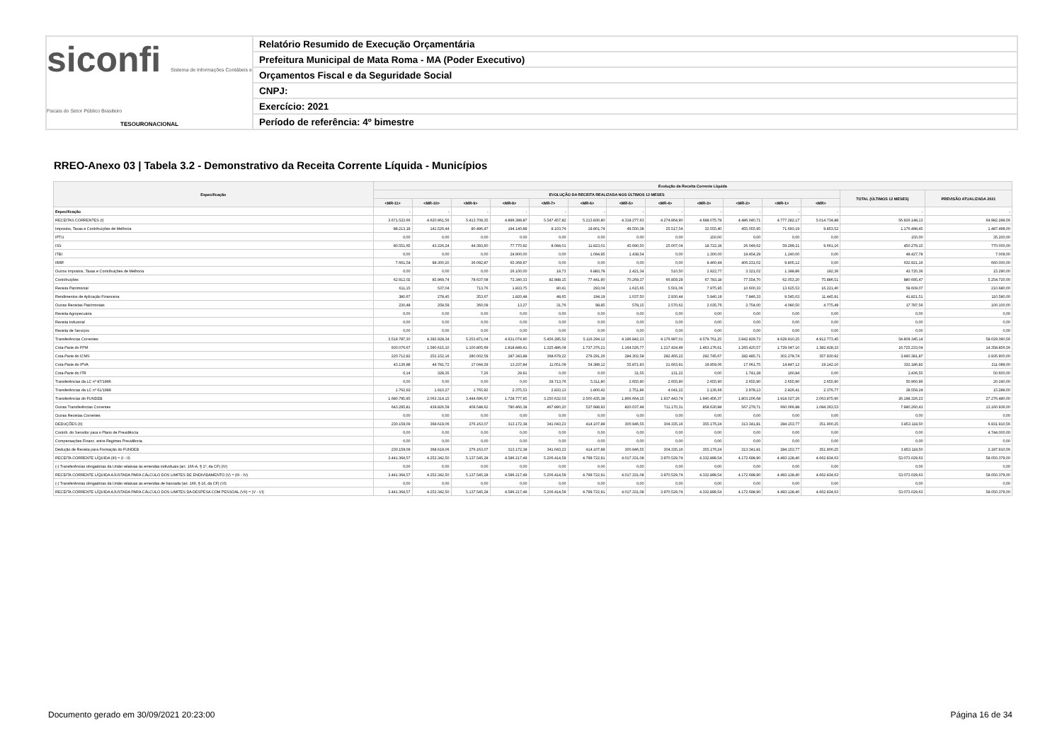siconfi Sistema de Informações Contábeis e Fiscais do Setor Público Brasileiro
TESOURONACIONAL
Relatório Resumido de Execução Orçamentária
Prefeitura Municipal de Mata Roma - MA (Poder Executivo)
Orçamentos Fiscal e da Seguridade Social
CNPJ:
Exercício: 2021
Período de referência: 4º bimestre
RREO-Anexo 03 | Tabela 3.2 - Demonstrativo da Receita Corrente Líquida - Municípios
| Especificação | Evolução da Receita Corrente Líquida | | | | | | | | | | | | | |
| --- | --- | --- | --- | --- | --- | --- | --- | --- | --- | --- | --- | --- | --- | --- |
| | EVOLUÇÃO DA RECEITA REALIZADA NOS ÚLTIMOS 12 MESES | | | | | | | | | | | | TOTAL (ÚLTIMOS 12 MESES) | PREVISÃO ATUALIZADA 2021 |
| | <MR-11> | <MR-10> | <MR-9> | <MR-8> | <MR-7> | <MR-6> | <MR-5> | <MR-4> | <MR-3> | <MR-2> | <MR-1> | <MR> | | |
| Especificação | - | - | - | - | - | - | - | - | - | - | - | - | - | - |
| RECEITAS CORRENTES (I) | 3.671.523,66 | 4.620.961,56 | 5.413.708,35 | 4.899.389,87 | 5.547.457,82 | 5.213.830,80 | 4.318.277,63 | 4.274.864,90 | 4.688.075,78 | 4.486.040,71 | 4.777.282,17 | 5.014.734,88 | 56.926.148,13 | 64.982.289,56 |
| Impostos, Taxas e Contribuições de Melhoria | 88.213,19 | 141.526,44 | 80.486,47 | 194.140,89 | 8.103,74 | 19.801,74 | 49.550,38 | 25.517,54 | 32.555,40 | 455.055,95 | 71.693,19 | 9.853,52 | 1.176.498,45 | 1.487.499,00 |
| IPTU | 0,00 | 0,00 | 0,00 | 0,00 | 0,00 | 0,00 | 0,00 | 0,00 | 150,00 | 0,00 | 0,00 | 0,00 | 150,00 | 35.200,00 |
| ISS | 80.551,65 | 43.226,24 | 44.393,60 | 77.770,92 | 8.084,01 | 11.823,01 | 45.690,50 | 25.007,04 | 18.722,19 | 26.049,62 | 59.299,21 | 9.661,16 | 450.279,15 | 770.000,00 |
| ITBI | 0,00 | 0,00 | 0,00 | 24.900,00 | 0,00 | 1.094,95 | 1.438,54 | 0,00 | 1.300,00 | 19.454,29 | 1.240,00 | 0,00 | 49.427,78 | 7.009,00 |
| IRRF | 7.661,54 | 98.300,20 | 36.092,87 | 65.369,97 | 0,00 | 0,00 | 0,00 | 0,00 | 9.460,44 | 406.231,02 | 9.805,12 | 0,00 | 632.921,16 | 660.000,00 |
| Outros Impostos, Taxas e Contribuições de Melhoria | 0,00 | 0,00 | 0,00 | 26.100,00 | 19,73 | 6.883,78 | 2.421,34 | 510,50 | 2.922,77 | 3.321,02 | 1.348,86 | 192,36 | 43.720,36 | 15.290,00 |
| Contribuições | 62.912,02 | 85.969,74 | 78.637,08 | 72.340,33 | 82.988,15 | 77.441,90 | 70.269,37 | 66.859,29 | 67.783,18 | 77.554,70 | 62.053,20 | 75.886,51 | 880.695,47 | 5.254.720,00 |
| Receita Patrimonial | 611,15 | 537,04 | 713,76 | 1.833,75 | 80,41 | 293,04 | 1.615,65 | 5.501,06 | 7.975,95 | 10.600,33 | 13.625,53 | 16.221,40 | 59.609,07 | 210.680,00 |
| Rendimentos de Aplicação Financeira | 380,67 | 278,45 | 353,67 | 1.820,48 | 48,65 | 194,19 | 1.037,50 | 2.930,44 | 5.940,19 | 7.846,33 | 9.545,03 | 11.445,91 | 41.821,51 | 110.580,00 |
| Outras Receitas Patrimoniais | 230,48 | 258,59 | 360,09 | 13,27 | 31,76 | 98,85 | 578,15 | 2.570,62 | 2.035,76 | 2.754,00 | 4.080,50 | 4.775,49 | 17.787,56 | 100.100,00 |
| Receita Agropecuária | 0,00 | 0,00 | 0,00 | 0,00 | 0,00 | 0,00 | 0,00 | 0,00 | 0,00 | 0,00 | 0,00 | 0,00 | 0,00 | 0,00 |
| Receita Industrial | 0,00 | 0,00 | 0,00 | 0,00 | 0,00 | 0,00 | 0,00 | 0,00 | 0,00 | 0,00 | 0,00 | 0,00 | 0,00 | 0,00 |
| Receita de Serviços | 0,00 | 0,00 | 0,00 | 0,00 | 0,00 | 0,00 | 0,00 | 0,00 | 0,00 | 0,00 | 0,00 | 0,00 | 0,00 | 0,00 |
| Transferências Correntes | 3.519.787,30 | 4.392.928,34 | 5.253.871,04 | 4.631.074,90 | 5.456.285,52 | 5.116.294,12 | 4.196.842,23 | 4.176.987,01 | 4.579.761,25 | 3.942.829,73 | 4.629.910,25 | 4.912.773,45 | 54.809.345,14 | 58.029.390,56 |
| Cota-Parte do FPM | 930.076,67 | 1.590.615,10 | 1.100.805,69 | 1.818.849,41 | 1.325.486,09 | 1.737.376,21 | 1.164.526,77 | 1.217.424,49 | 1.463.176,61 | 1.265.420,57 | 1.729.047,10 | 1.382.428,33 | 16.725.233,04 | 14.358.856,56 |
| Cota-Parte do ICMS | 220.712,92 | 252.152,16 | 280.002,59 | 287.343,88 | 368.679,22 | 279.291,26 | 284.302,58 | 282.456,22 | 292.745,67 | 282.485,71 | 302.278,74 | 357.930,92 | 3.490.381,87 | 2.935.900,00 |
| Cota-Parte do IPVA | 43.136,89 | 44.781,72 | 17.044,29 | 13.237,84 | 11.051,09 | 54.389,12 | 55.871,93 | 21.663,91 | 19.959,06 | 17.061,75 | 14.847,12 | 19.142,10 | 332.186,82 | 211.089,00 |
| Cota-Parte do ITR | 6,14 | 328,35 | 7,26 | 29,91 | 0,00 | 0,00 | 31,55 | 131,22 | 0,00 | 1.741,28 | 160,84 | 0,00 | 2.436,55 | 50.600,00 |
| Transferências da LC nº 87/1996 | 0,00 | 0,00 | 0,00 | 0,00 | 29.713,76 | 5.311,80 | 2.655,90 | 2.655,90 | 2.655,90 | 2.655,90 | 2.655,90 | 2.655,90 | 50.960,96 | 20.240,00 |
| Transferências da LC nº 61/1989 | 1.762,92 | 1.910,27 | 1.765,92 | 2.375,53 | 2.833,13 | 1.800,42 | 2.751,86 | 4.041,22 | 2.136,66 | 2.978,13 | 2.826,41 | 2.376,77 | 29.559,24 | 15.289,00 |
| Transferências do FUNDEB | 1.680.795,95 | 2.063.314,15 | 3.444.696,67 | 1.728.777,95 | 3.250.632,03 | 2.500.435,38 | 1.866.664,15 | 1.937.443,74 | 1.940.456,37 | 1.803.206,68 | 1.918.027,26 | 2.063.875,90 | 26.198.326,23 | 27.276.480,00 |
| Outras Transferências Correntes | 643.295,81 | 439.826,59 | 409.548,62 | 780.460,38 | 467.890,20 | 537.689,93 | 820.037,49 | 711.170,31 | 858.630,98 | 567.279,71 | 660.066,88 | 1.084.363,53 | 7.980.260,43 | 13.160.936,00 |
| Outras Receitas Correntes | 0,00 | 0,00 | 0,00 | 0,00 | 0,00 | 0,00 | 0,00 | 0,00 | 0,00 | 0,00 | 0,00 | 0,00 | 0,00 | 0,00 |
| DEDUÇÕES (II) | 230.159,09 | 368.619,06 | 276.163,07 | 313.172,38 | 341.043,23 | 414.107,89 | 300.946,55 | 304.335,16 | 355.176,24 | 313.341,81 | 284.153,77 | 351.900,25 | 3.853.118,50 | 6.931.910,56 |
| Contrib. do Servidor para o Plano de Previdência | 0,00 | 0,00 | 0,00 | 0,00 | 0,00 | 0,00 | 0,00 | 0,00 | 0,00 | 0,00 | 0,00 | 0,00 | 0,00 | 4.744.000,00 |
| Compensações Financ. entre Regimes Previdência | 0,00 | 0,00 | 0,00 | 0,00 | 0,00 | 0,00 | 0,00 | 0,00 | 0,00 | 0,00 | 0,00 | 0,00 | 0,00 | 0,00 |
| Dedução de Receita para Formação do FUNDEB | 230.159,09 | 368.619,06 | 276.163,07 | 313.172,38 | 341.043,23 | 414.107,89 | 300.946,55 | 304.335,16 | 355.176,24 | 313.341,81 | 284.153,77 | 351.900,25 | 3.853.118,50 | 2.187.910,56 |
| RECEITA CORRENTE LÍQUIDA (III) = (I - II) | 3.441.364,57 | 4.252.342,50 | 5.137.545,28 | 4.586.217,49 | 5.206.414,59 | 4.799.722,91 | 4.017.331,08 | 3.970.529,74 | 4.332.899,54 | 4.172.698,90 | 4.493.128,40 | 4.662.834,63 | 53.073.029,63 | 58.050.379,00 |
| (-) Transferências obrigatórias da União relativas às emendas individuais (art. 166-A, § 1º, da CF) (IV) | 0,00 | 0,00 | 0,00 | 0,00 | 0,00 | 0,00 | 0,00 | 0,00 | 0,00 | 0,00 | 0,00 | 0,00 | 0,00 | 0,00 |
| RECEITA CORRENTE LÍQUIDA AJUSTADA PARA CÁLCULO DOS LIMITES DE ENDIVIDAMENTO (V) = (III - IV) | 3.441.364,57 | 4.252.342,50 | 5.137.545,28 | 4.586.217,49 | 5.206.414,59 | 4.799.722,91 | 4.017.331,08 | 3.970.529,74 | 4.332.899,54 | 4.172.698,90 | 4.493.128,40 | 4.662.834,63 | 53.073.029,63 | 58.050.379,00 |
| (-) Transferências obrigatórias da União relativas às emendas de bancada (art. 166, § 16, da CF) (VI) | 0,00 | 0,00 | 0,00 | 0,00 | 0,00 | 0,00 | 0,00 | 0,00 | 0,00 | 0,00 | 0,00 | 0,00 | 0,00 | 0,00 |
| RECEITA CORRENTE LÍQUIDA AJUSTADA PARA CÁLCULO DOS LIMITES DA DESPESA COM PESSOAL (VII) = (V - VI) | 3.441.364,57 | 4.252.342,50 | 5.137.545,28 | 4.586.217,49 | 5.206.414,59 | 4.799.722,91 | 4.017.331,08 | 3.970.529,74 | 4.332.899,54 | 4.172.698,90 | 4.493.128,40 | 4.662.834,63 | 53.073.029,63 | 58.050.379,00 |
Documento gerado em 30/09/2021 20:23:00
Página 16 de 34